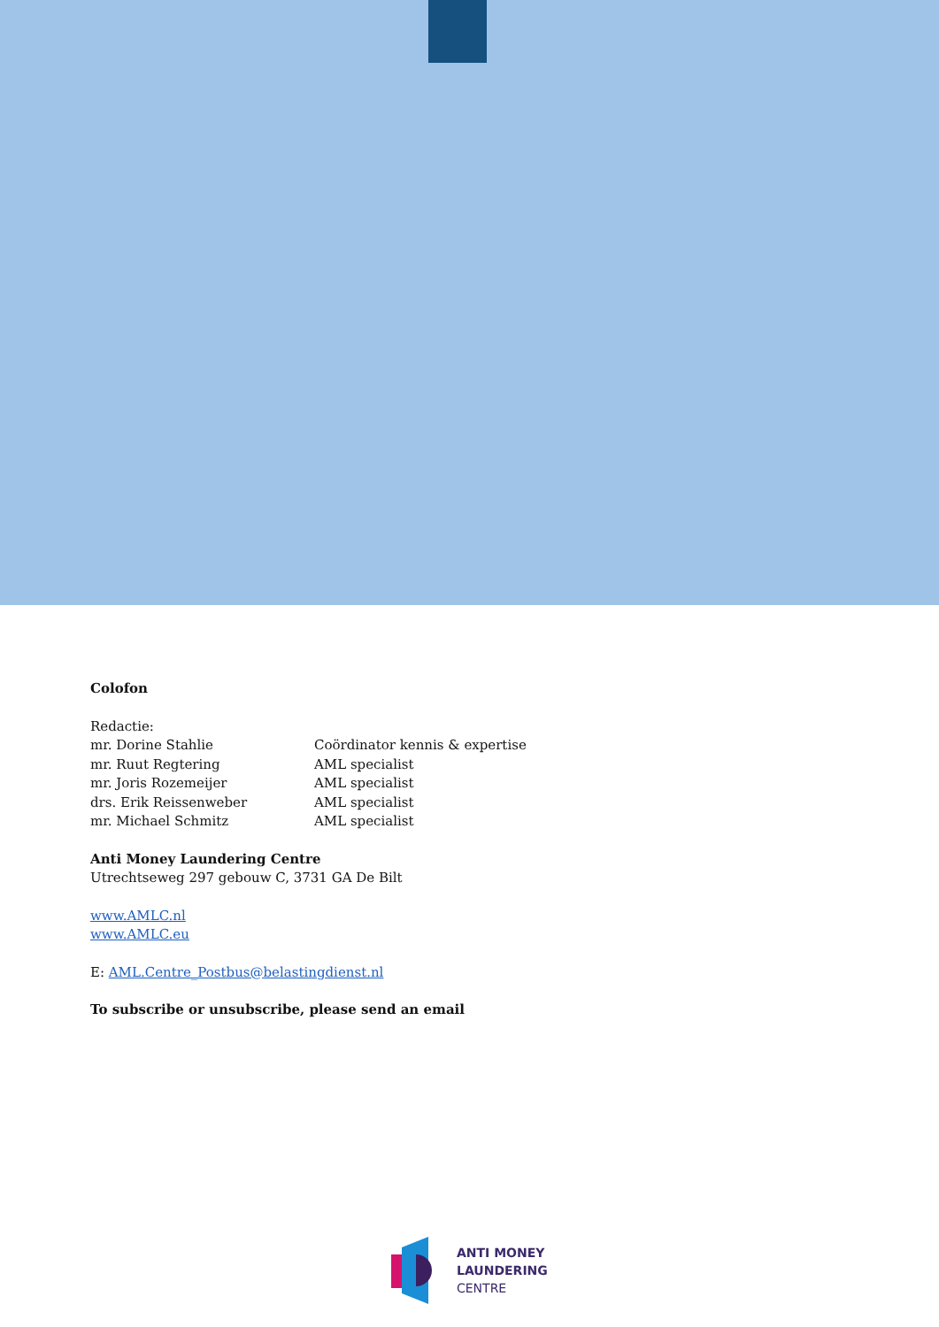Colofon
Redactie:
mr. Dorine Stahlie Coördinator kennis & expertise
mr. Ruut Regtering AML specialist
mr. Joris Rozemeijer AML specialist
drs. Erik Reissenweber AML specialist
mr. Michael Schmitz AML specialist
Anti Money Laundering Centre
Utrechtseweg 297 gebouw C, 3731 GA De Bilt
www.AMLC.nl
www.AMLC.eu
E: AML.Centre_Postbus@belastingdienst.nl
To subscribe or unsubscribe, please send an email
ANTI MONEY
LAUNDERING
CENTRE